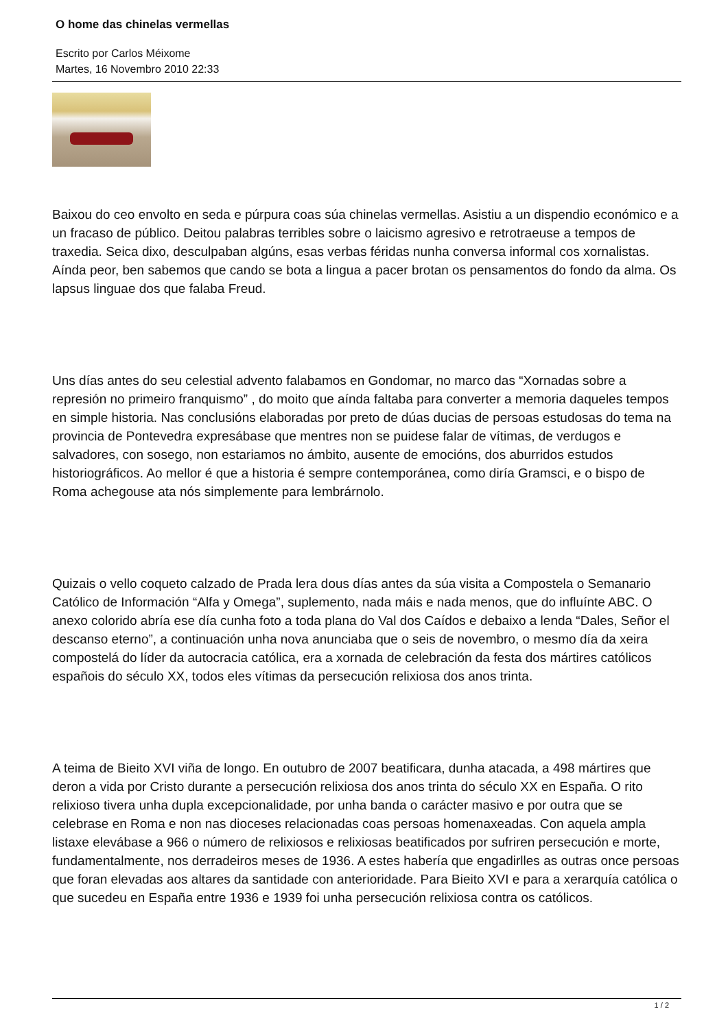O home das chinelas vermellas
Escrito por Carlos Méixome
Martes, 16 Novembro 2010 22:33
Baixou do ceo envolto en seda e púrpura coas súa chinelas vermellas. Asistiu a un dispendio económico e a un fracaso de público. Deitou palabras terribles sobre o laicismo agresivo e retrotraeuse a tempos de traxedia. Seica dixo, desculpaban algúns, esas verbas féridas nunha conversa informal cos xornalistas. Aínda peor, ben sabemos que cando se bota a lingua a pacer brotan os pensamentos do fondo da alma. Os lapsus linguae dos que falaba Freud.
Uns días antes do seu celestial advento falabamos en Gondomar, no marco das “Xornadas sobre a represión no primeiro franquismo” , do moito que aínda faltaba para converter a memoria daqueles tempos en simple historia. Nas conclusións elaboradas por preto de dúas ducias de persoas estudosas do tema na provincia de Pontevedra expresábase que mentres non se puidese falar de vítimas, de verdugos e salvadores, con sosego, non estariamos no ámbito, ausente de emocións, dos aburridos estudos historiográficos. Ao mellor é que a historia é sempre contemporánea, como diría Gramsci, e o bispo de Roma achegouse ata nós simplemente para lembrárnolo.
Quizais o vello coqueto calzado de Prada lera dous días antes da súa visita a Compostela o Semanario Católico de Información “Alfa y Omega”, suplemento, nada máis e nada menos, que do influínte ABC. O anexo colorido abría ese día cunha foto a toda plana do Val dos Caídos e debaixo a lenda “Dales, Señor el descanso eterno”, a continuación unha nova anunciaba que o seis de novembro, o mesmo día da xeira compostelá do líder da autocracia católica, era a xornada de celebración da festa dos mártires católicos españois do século XX, todos eles vítimas da persecución relixiosa dos anos trinta.
A teima de Bieito XVI viña de longo. En outubro de 2007 beatificara, dunha atacada, a 498 mártires que deron a vida por Cristo durante a persecución relixiosa dos anos trinta do século XX en España. O rito relixioso tivera unha dupla excepcionalidade, por unha banda o carácter masivo e por outra que se celebrase en Roma e non nas dioceses relacionadas coas persoas homenaxeadas. Con aquela ampla listaxe elevábase a 966 o número de relixiosos e relixiosas beatificados por sufriren persecución e morte, fundamentalmente, nos derradeiros meses de 1936. A estes habería que engadirlles as outras once persoas que foran elevadas aos altares da santidade con anterioridade. Para Bieito XVI e para a xerarquía católica o que sucedeu en España entre 1936 e 1939 foi unha persecución relixiosa contra os católicos.
1 / 2